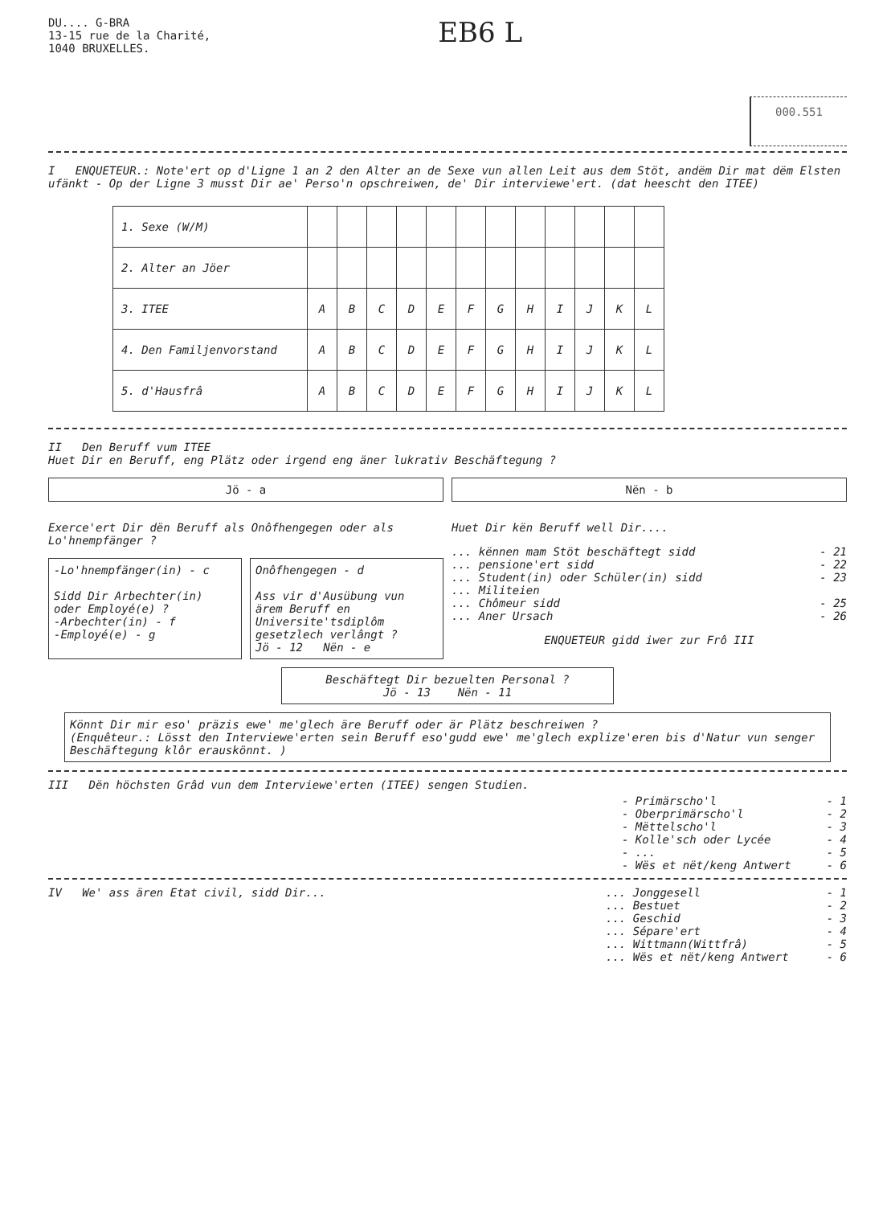DU.... G-BRA
13-15 rue de la Charité,
1040 BRUXELLES.
EB6 L
000.551
I ENQUETEUR.: Note'ert op d'Ligne 1 an 2 den Alter an de Sexe vun allen Leit aus dem Stöt, andëm Dir mat dëm Elsten ufänkt - Op der Ligne 3 musst Dir ae' Perso'n opschreiwen, de' Dir interviewe'ert. (dat heescht den ITEE)
| 1. Sexe (W/M) | | | | | | | | | | | | |
| 2. Alter an Jöer | | | | | | | | | | | | |
| 3. ITEE | A | B | C | D | E | F | G | H | I | J | K | L |
| 4. Den Familjenvorstand | A | B | C | D | E | F | G | H | I | J | K | L |
| 5. d'Hausfrâ | A | B | C | D | E | F | G | H | I | J | K | L |
II Den Beruff vum ITEE
Huet Dir en Beruff, eng Plätz oder irgend eng äner lukrativ Beschäftegung ?
Jö - a Nën - b
Exerce'ert Dir dën Beruff als Onôfhengegen oder als Lo'hnempfänger ?
-Lo'hnempfänger(in) - c
Sidd Dir Arbechter(in) oder Employé(e) ?
-Arbechter(in) - f
-Employé(e) - g
Onôfhengegen - d
Ass vir d'Ausübung vun ärem Beruff en Universite'tsdiplôm gesetzlech verlângt ?
Jö - 12 Nën - e
Huet Dir kën Beruff well Dir....
... kënnen mam Stöt beschäftegt sidd - 21
... pensione'ert sidd - 22
... Student(in) oder Schüler(in) sidd - 23
... Militeien
... Chômeur sidd - 25
... Aner Ursach - 26
ENQUETEUR gidd iwer zur Frô III
Beschäftegt Dir bezuelten Personal ?
Jö - 13 Nën - 11
Könnt Dir mir eso' präzis ewe' me'glech äre Beruff oder är Plätz beschreiwen ?
(Enquêteur.: Lösst den Interviewe'erten sein Beruff eso'gudd ewe' me'glech explize'eren bis d'Natur vun senger Beschäftegung klôr erauskönnt. )
III Dën höchsten Grâd vun dem Interviewe'erten (ITEE) sengen Studien.
- Primärscho'l - 1
- Oberprimärscho'l - 2
- Mëttelscho'l - 3
- Kolle'sch oder Lycée - 4
- ... - 5
- Wës et nët/keng Antwert - 6
IV We' ass ären Etat civil, sidd Dir...
... Jonggesell - 1
... Bestuet - 2
... Geschid - 3
... Sépare'ert - 4
... Wittmann(Wittfrâ) - 5
... Wës et nët/keng Antwert - 6